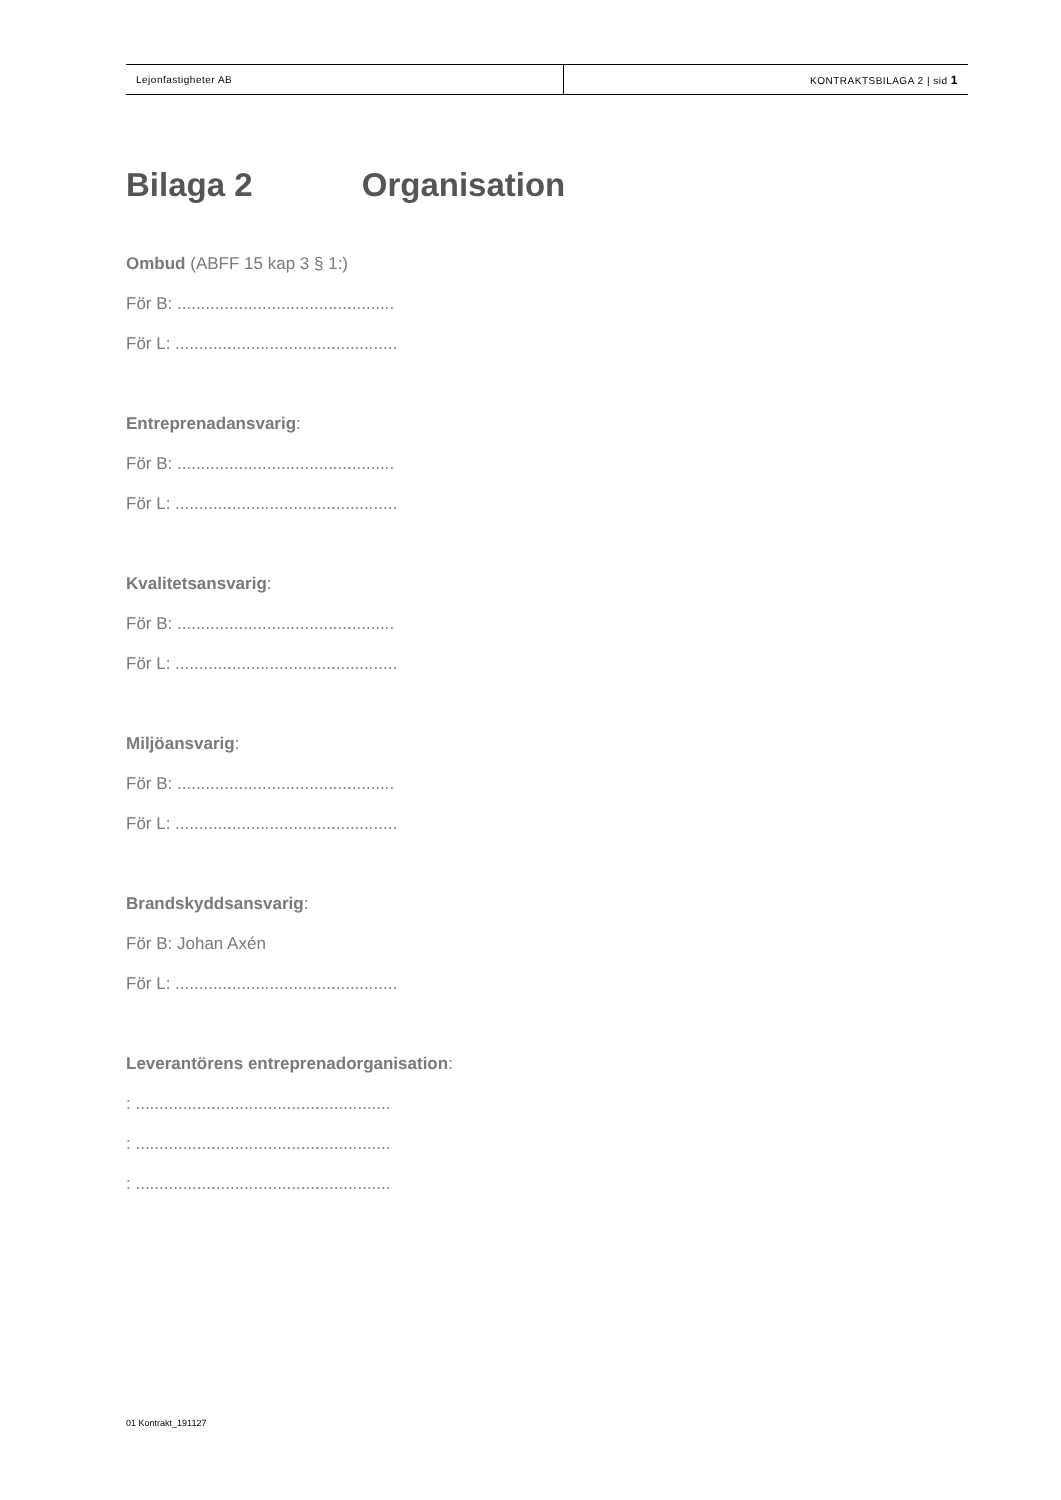Lejonfastigheter AB KONTRAKTSBILAGA 2 | sid 1
Bilaga 2 Organisation
Ombud (ABFF 15 kap 3 § 1:)
För B: ..............................................
För L: ...............................................
Entreprenadansvarig:
För B: ..............................................
För L: ...............................................
Kvalitetsansvarig:
För B: ..............................................
För L: ...............................................
Miljöansvarig:
För B: ..............................................
För L: ...............................................
Brandskyddsansvarig:
För B: Johan Axén
För L: ...............................................
Leverantörens entreprenadorganisation:
: ......................................................
: ......................................................
: ......................................................
01 Kontrakt_191127